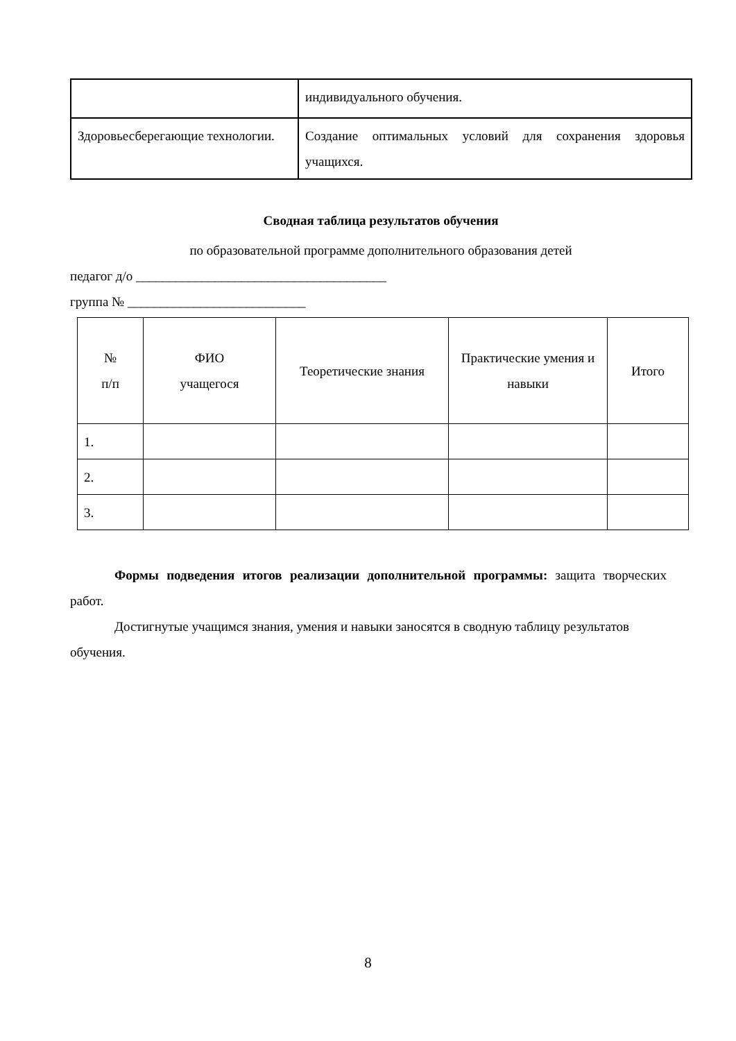| | индивидуального обучения. |
| Здоровьесберегающие технологии. | Создание оптимальных условий для сохранения здоровья учащихся. |
Сводная таблица результатов обучения
по образовательной программе дополнительного образования детей
педагог д/о ______________________________________
группа № ___________________________
| № п/п | ФИО учащегося | Теоретические знания | Практические умения и навыки | Итого |
| --- | --- | --- | --- | --- |
| 1. | | | | |
| 2. | | | | |
| 3. | | | | |
Формы подведения итогов реализации дополнительной программы: защита творческих работ.
Достигнутые учащимся знания, умения и навыки заносятся в сводную таблицу результатов обучения.
8